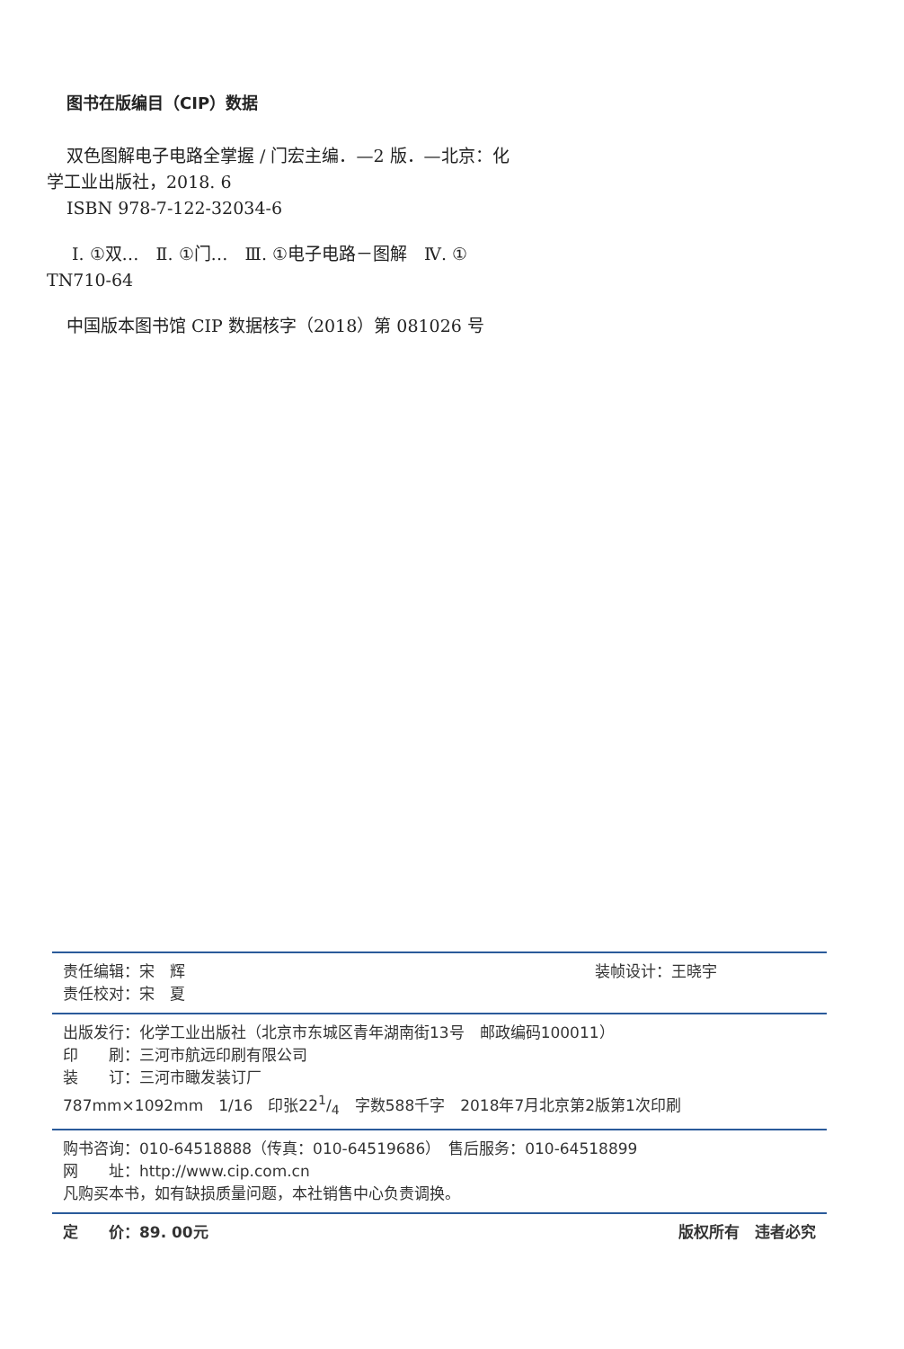图书在版编目（CIP）数据
双色图解电子电路全掌握 / 门宏主编．—2 版．—北京：化学工业出版社，2018. 6
ISBN 978-7-122-32034-6
Ⅰ. ①双…　Ⅱ. ①门…　Ⅲ. ①电子电路－图解　Ⅳ. ① TN710-64
中国版本图书馆 CIP 数据核字（2018）第 081026 号
责任编辑：宋　辉 装帧设计：王晓宇
责任校对：宋　夏
出版发行：化学工业出版社（北京市东城区青年湖南街13号　邮政编码100011）
印　　刷：三河市航远印刷有限公司
装　　订：三河市瞰发装订厂
787mm×1092mm　1/16　印张221/4　字数588千字　2018年7月北京第2版第1次印刷
购书咨询：010-64518888（传真：010-64519686）　售后服务：010-64518899
网　　址：http://www.cip.com.cn
凡购买本书，如有缺损质量问题，本社销售中心负责调换。
定　　价：89. 00元 版权所有　违者必究